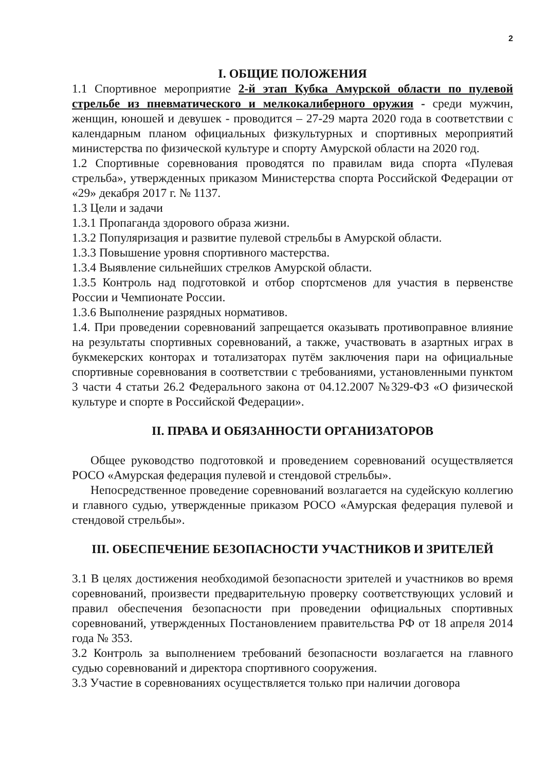2
I. ОБЩИЕ ПОЛОЖЕНИЯ
1.1 Спортивное мероприятие 2-й этап Кубка Амурской области по пулевой стрельбе из пневматического и мелкокалиберного оружия - среди мужчин, женщин, юношей и девушек - проводится – 27-29 марта 2020 года в соответствии с календарным планом официальных физкультурных и спортивных мероприятий министерства по физической культуре и спорту Амурской области на 2020 год.
1.2 Спортивные соревнования проводятся по правилам вида спорта «Пулевая стрельба», утвержденных приказом Министерства спорта Российской Федерации от «29» декабря 2017 г. № 1137.
1.3 Цели и задачи
1.3.1 Пропаганда здорового образа жизни.
1.3.2 Популяризация и развитие пулевой стрельбы в Амурской области.
1.3.3 Повышение уровня спортивного мастерства.
1.3.4 Выявление сильнейших стрелков Амурской области.
1.3.5 Контроль над подготовкой и отбор спортсменов для участия в первенстве России и Чемпионате России.
1.3.6 Выполнение разрядных нормативов.
1.4. При проведении соревнований запрещается оказывать противоправное влияние на результаты спортивных соревнований, а также, участвовать в азартных играх в букмекерских конторах и тотализаторах путём заключения пари на официальные спортивные соревнования в соответствии с требованиями, установленными пунктом 3 части 4 статьи 26.2 Федерального закона от 04.12.2007 №329-ФЗ «О физической культуре и спорте в Российской Федерации».
II. ПРАВА И ОБЯЗАННОСТИ ОРГАНИЗАТОРОВ
Общее руководство подготовкой и проведением соревнований осуществляется РОСО «Амурская федерация пулевой и стендовой стрельбы».
Непосредственное проведение соревнований возлагается на судейскую коллегию и главного судью, утвержденные приказом РОСО «Амурская федерация пулевой и стендовой стрельбы».
III. ОБЕСПЕЧЕНИЕ БЕЗОПАСНОСТИ УЧАСТНИКОВ И ЗРИТЕЛЕЙ
3.1 В целях достижения необходимой безопасности зрителей и участников во время соревнований, произвести предварительную проверку соответствующих условий и правил обеспечения безопасности при проведении официальных спортивных соревнований, утвержденных Постановлением правительства РФ от 18 апреля 2014 года № 353.
3.2 Контроль за выполнением требований безопасности возлагается на главного судью соревнований и директора спортивного сооружения.
3.3 Участие в соревнованиях осуществляется только при наличии договора